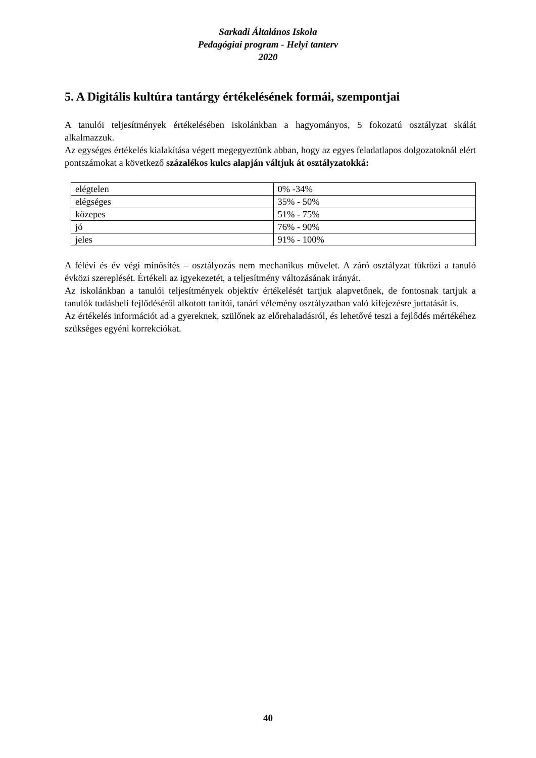Sarkadi Általános Iskola
Pedagógiai program - Helyi tanterv
2020
5. A Digitális kultúra tantárgy értékelésének formái, szempontjai
A tanulói teljesítmények értékelésében iskolánkban a hagyományos, 5 fokozatú osztályzat skálát alkalmazzuk.
Az egységes értékelés kialakítása végett megegyeztünk abban, hogy az egyes feladatlapos dolgozatoknál elért pontszámokat a következő százalékos kulcs alapján váltjuk át osztályzatokká:
| elégtelen | 0% -34% |
| elégséges | 35% - 50% |
| közepes | 51% - 75% |
| jó | 76% - 90% |
| jeles | 91% - 100% |
A félévi és év végi minősítés – osztályozás nem mechanikus művelet. A záró osztályzat tükrözi a tanuló évközi szereplését. Értékeli az igyekezetét, a teljesítmény változásának irányát.
Az iskolánkban a tanulói teljesítmények objektív értékelését tartjuk alapvetőnek, de fontosnak tartjuk a tanulók tudásbeli fejlődéséről alkotott tanítói, tanári vélemény osztályzatban való kifejezésre juttatását is.
Az értékelés információt ad a gyereknek, szülőnek az előrehaladásról, és lehetővé teszi a fejlődés mértékéhez szükséges egyéni korrekciókat.
40